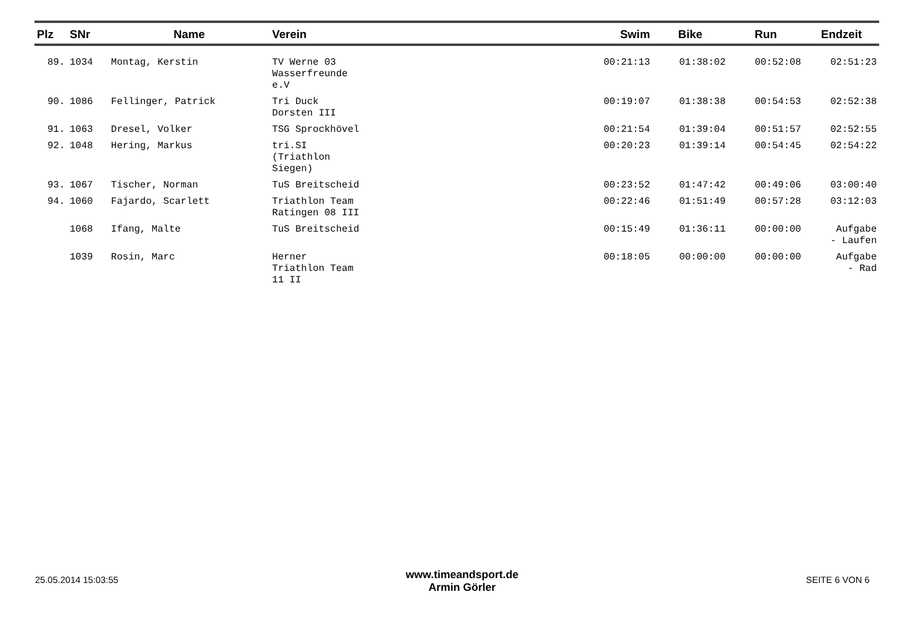| Plz | SNr | Name | Verein | Swim | Bike | Run | Endzeit |
| --- | --- | --- | --- | --- | --- | --- | --- |
| 89. | 1034 | Montag, Kerstin | TV Werne 03 Wasserfreunde e.V | 00:21:13 | 01:38:02 | 00:52:08 | 02:51:23 |
| 90. | 1086 | Fellinger, Patrick | Tri Duck Dorsten III | 00:19:07 | 01:38:38 | 00:54:53 | 02:52:38 |
| 91. | 1063 | Dresel, Volker | TSG Sprockhövel | 00:21:54 | 01:39:04 | 00:51:57 | 02:52:55 |
| 92. | 1048 | Hering, Markus | tri.SI (Triathlon Siegen) | 00:20:23 | 01:39:14 | 00:54:45 | 02:54:22 |
| 93. | 1067 | Tischer, Norman | TuS Breitscheid | 00:23:52 | 01:47:42 | 00:49:06 | 03:00:40 |
| 94. | 1060 | Fajardo, Scarlett | Triathlon Team Ratingen 08 III | 00:22:46 | 01:51:49 | 00:57:28 | 03:12:03 |
| | 1068 | Ifang, Malte | TuS Breitscheid | 00:15:49 | 01:36:11 | 00:00:00 | Aufgabe - Laufen |
| | 1039 | Rosin, Marc | Herner Triathlon Team 11 II | 00:18:05 | 00:00:00 | 00:00:00 | Aufgabe - Rad |
25.05.2014 15:03:55
www.timeandsport.de
Armin Görler
SEITE 6 VON 6